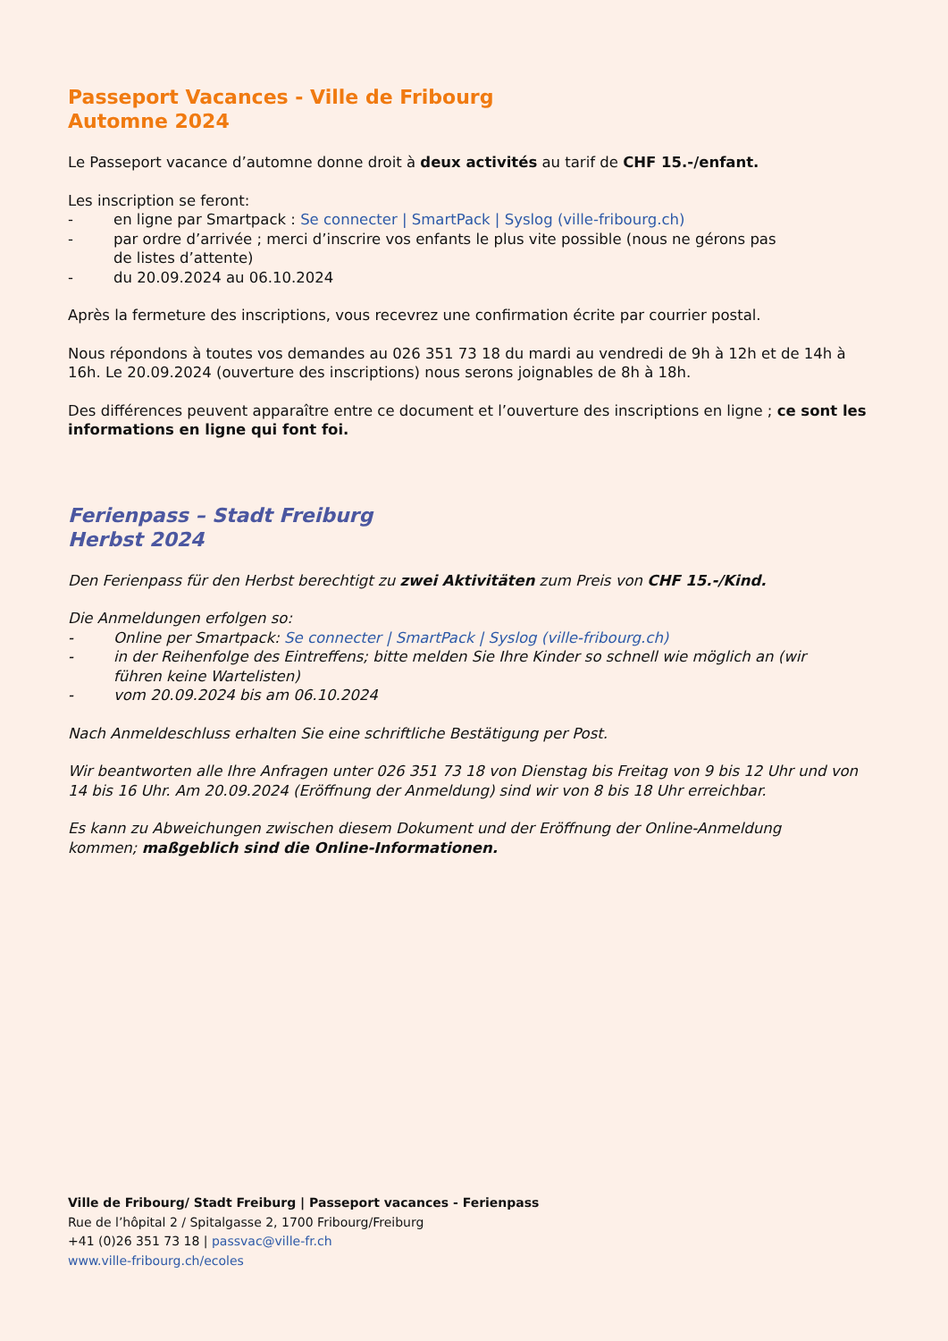Passeport Vacances - Ville de Fribourg
Automne 2024
Le Passeport vacance d’automne donne droit à deux activités au tarif de CHF 15.-/enfant.
Les inscription se feront:
- en ligne par Smartpack : Se connecter | SmartPack | Syslog (ville-fribourg.ch)
- par ordre d’arrivée ; merci d’inscrire vos enfants le plus vite possible (nous ne gérons pas
de listes d’attente)
- du 20.09.2024 au 06.10.2024
Après la fermeture des inscriptions, vous recevrez une confirmation écrite par courrier postal.
Nous répondons à toutes vos demandes au 026 351 73 18 du mardi au vendredi de 9h à 12h et de 14h à 16h. Le 20.09.2024 (ouverture des inscriptions) nous serons joignables de 8h à 18h.
Des différences peuvent apparaître entre ce document et l’ouverture des inscriptions en ligne ; ce sont les informations en ligne qui font foi.
Ferienpass – Stadt Freiburg
Herbst 2024
Den Ferienpass für den Herbst berechtigt zu zwei Aktivitäten zum Preis von CHF 15.-/Kind.
Die Anmeldungen erfolgen so:
- Online per Smartpack: Se connecter | SmartPack | Syslog (ville-fribourg.ch)
- in der Reihenfolge des Eintreffens; bitte melden Sie Ihre Kinder so schnell wie möglich an (wir
führen keine Wartelisten)
- vom 20.09.2024 bis am 06.10.2024
Nach Anmeldeschluss erhalten Sie eine schriftliche Bestätigung per Post.
Wir beantworten alle Ihre Anfragen unter 026 351 73 18 von Dienstag bis Freitag von 9 bis 12 Uhr und von 14 bis 16 Uhr. Am 20.09.2024 (Eröffnung der Anmeldung) sind wir von 8 bis 18 Uhr erreichbar.
Es kann zu Abweichungen zwischen diesem Dokument und der Eröffnung der Online-Anmeldung
kommen; maßgeblich sind die Online-Informationen.
Ville de Fribourg/ Stadt Freiburg | Passeport vacances - Ferienpass
Rue de l’hôpital 2 / Spitalgasse 2, 1700 Fribourg/Freiburg
+41 (0)26 351 73 18 | passvac@ville-fr.ch
www.ville-fribourg.ch/ecoles